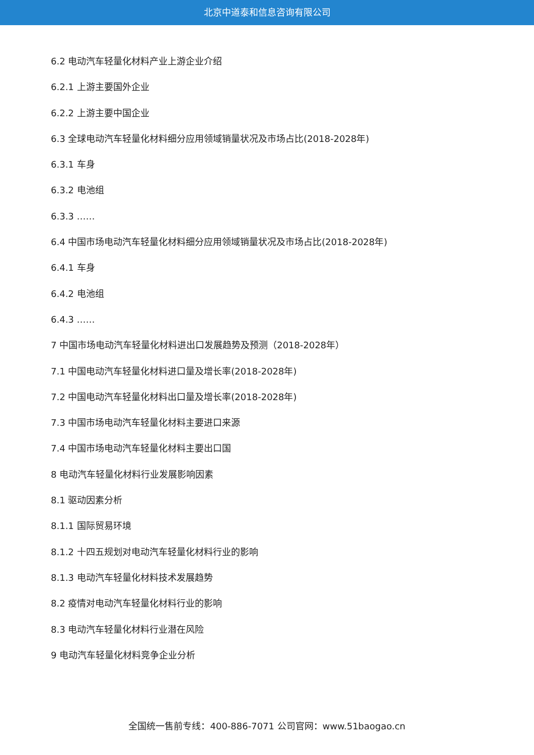北京中道泰和信息咨询有限公司
6.2 电动汽车轻量化材料产业上游企业介绍
6.2.1 上游主要国外企业
6.2.2 上游主要中国企业
6.3 全球电动汽车轻量化材料细分应用领域销量状况及市场占比(2018-2028年)
6.3.1 车身
6.3.2 电池组
6.3.3 ……
6.4 中国市场电动汽车轻量化材料细分应用领域销量状况及市场占比(2018-2028年)
6.4.1 车身
6.4.2 电池组
6.4.3 ……
7 中国市场电动汽车轻量化材料进出口发展趋势及预测（2018-2028年）
7.1 中国电动汽车轻量化材料进口量及增长率(2018-2028年)
7.2 中国电动汽车轻量化材料出口量及增长率(2018-2028年)
7.3 中国市场电动汽车轻量化材料主要进口来源
7.4 中国市场电动汽车轻量化材料主要出口国
8 电动汽车轻量化材料行业发展影响因素
8.1 驱动因素分析
8.1.1 国际贸易环境
8.1.2 十四五规划对电动汽车轻量化材料行业的影响
8.1.3 电动汽车轻量化材料技术发展趋势
8.2 疫情对电动汽车轻量化材料行业的影响
8.3 电动汽车轻量化材料行业潜在风险
9 电动汽车轻量化材料竞争企业分析
全国统一售前专线：400-886-7071 公司官网：www.51baogao.cn